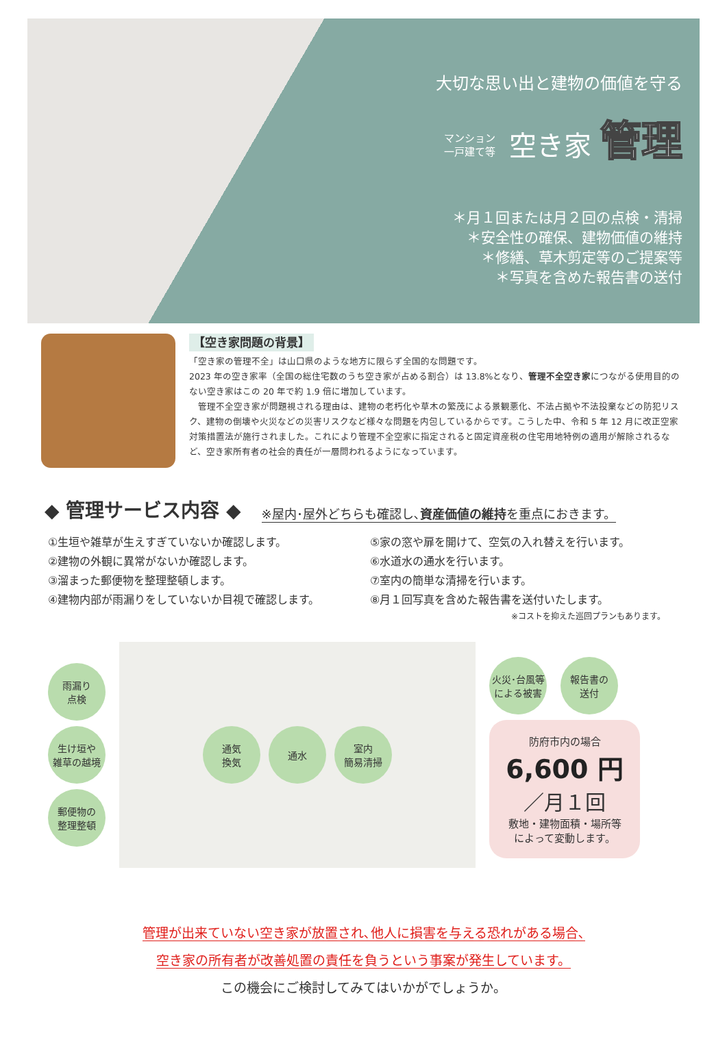大切な思い出と建物の価値を守る
マンション
一戸建て等 空き家 管理
＊月１回または月２回の点検・清掃
＊安全性の確保、建物価値の維持
＊修繕、草木剪定等のご提案等
＊写真を含めた報告書の送付
【空き家問題の背景】
「空き家の管理不全」は山口県のような地方に限らず全国的な問題です。
2023 年の空き家率（全国の総住宅数のうち空き家が占める割合）は 13.8%となり、管理不全空き家につながる使用目的のない空き家はこの 20 年で約 1.9 倍に増加しています。
　管理不全空き家が問題視される理由は、建物の老朽化や草木の繁茂による景観悪化、不法占拠や不法投棄などの防犯リスク、建物の倒壊や火災などの災害リスクなど様々な問題を内包しているからです。こうした中、令和 5 年 12 月に改正空家対策措置法が施行されました。これにより管理不全空家に指定されると固定資産税の住宅用地特例の適用が解除されるなど、空き家所有者の社会的責任が一層問われるようになっています。
◆ 管理サービス内容 ◆
※屋内･屋外どちらも確認し､資産価値の維持を重点におきます。
①生垣や雑草が生えすぎていないか確認します。
⑤家の窓や扉を開けて、空気の入れ替えを行います。
②建物の外観に異常がないか確認します。
⑥水道水の通水を行います。
③溜まった郵便物を整理整頓します。
⑦室内の簡単な清掃を行います。
④建物内部が雨漏りをしていないか目視で確認します。
⑧月１回写真を含めた報告書を送付いたします。
※コストを抑えた巡回プランもあります。
雨漏り
点検
生け垣や
雑草の越境
郵便物の
整理整頓
通気
換気
通水
室内
簡易清掃
火災･台風等
による被害
報告書の
送付
防府市内の場合
6,600 円
／月１回
敷地・建物面積・場所等
によって変動します。
管理が出来ていない空き家が放置され､他人に損害を与える恐れがある場合､
空き家の所有者が改善処置の責任を負うという事案が発生しています。
この機会にご検討してみてはいかがでしょうか。